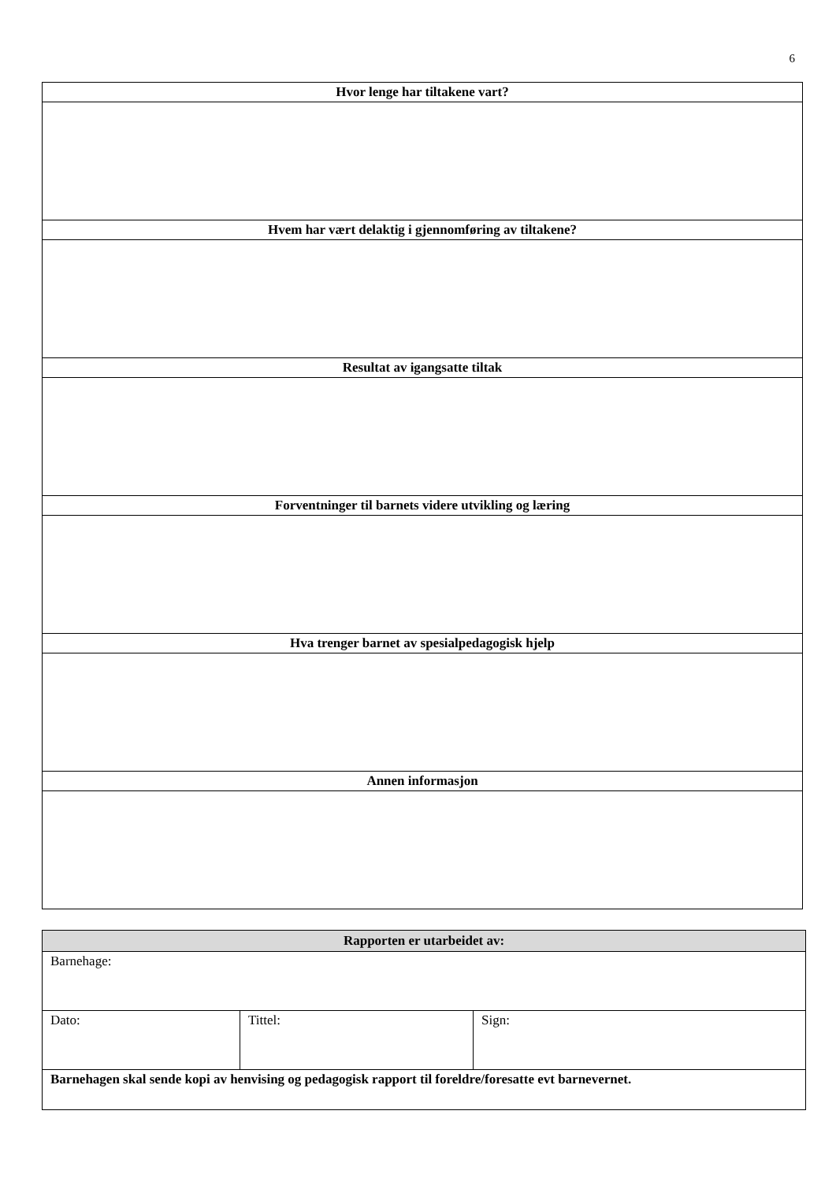6
| Hvor lenge har tiltakene vart? |
| --- |
| Hvem har vært delaktig i gjennomføring av tiltakene? |
| Resultat av igangsatte tiltak |
| Forventninger til barnets videre utvikling og læring |
| Hva trenger barnet av spesialpedagogisk hjelp |
| Annen informasjon |
| Rapporten er utarbeidet av: | | |
| --- | --- | --- |
| Barnehage: | | |
| Dato: | Tittel: | Sign: |
| Barnehagen skal sende kopi av henvising og pedagogisk rapport til foreldre/foresatte evt barnevernet. | | |